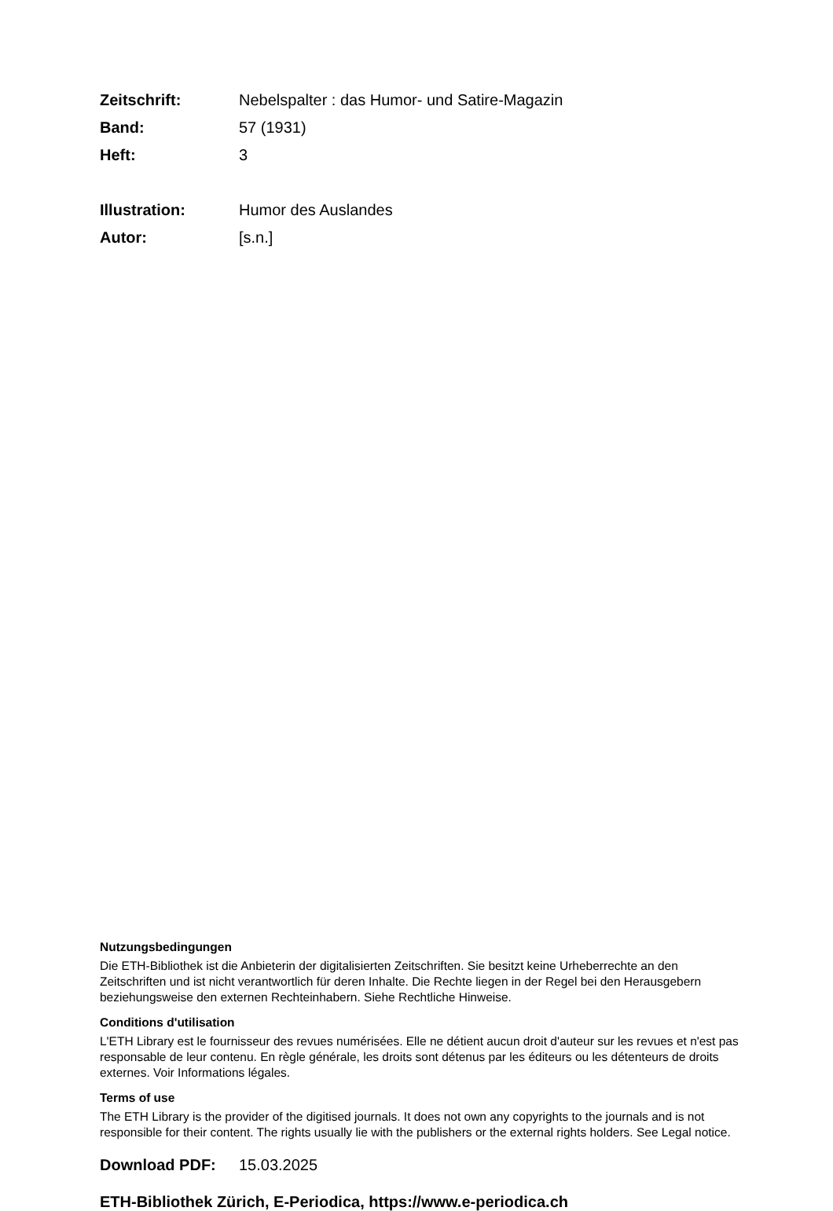Zeitschrift: Nebelspalter : das Humor- und Satire-Magazin
Band: 57 (1931)
Heft: 3
Illustration: Humor des Auslandes
Autor: [s.n.]
Nutzungsbedingungen
Die ETH-Bibliothek ist die Anbieterin der digitalisierten Zeitschriften. Sie besitzt keine Urheberrechte an den Zeitschriften und ist nicht verantwortlich für deren Inhalte. Die Rechte liegen in der Regel bei den Herausgebern beziehungsweise den externen Rechteinhabern. Siehe Rechtliche Hinweise.
Conditions d'utilisation
L'ETH Library est le fournisseur des revues numérisées. Elle ne détient aucun droit d'auteur sur les revues et n'est pas responsable de leur contenu. En règle générale, les droits sont détenus par les éditeurs ou les détenteurs de droits externes. Voir Informations légales.
Terms of use
The ETH Library is the provider of the digitised journals. It does not own any copyrights to the journals and is not responsible for their content. The rights usually lie with the publishers or the external rights holders. See Legal notice.
Download PDF: 15.03.2025
ETH-Bibliothek Zürich, E-Periodica, https://www.e-periodica.ch